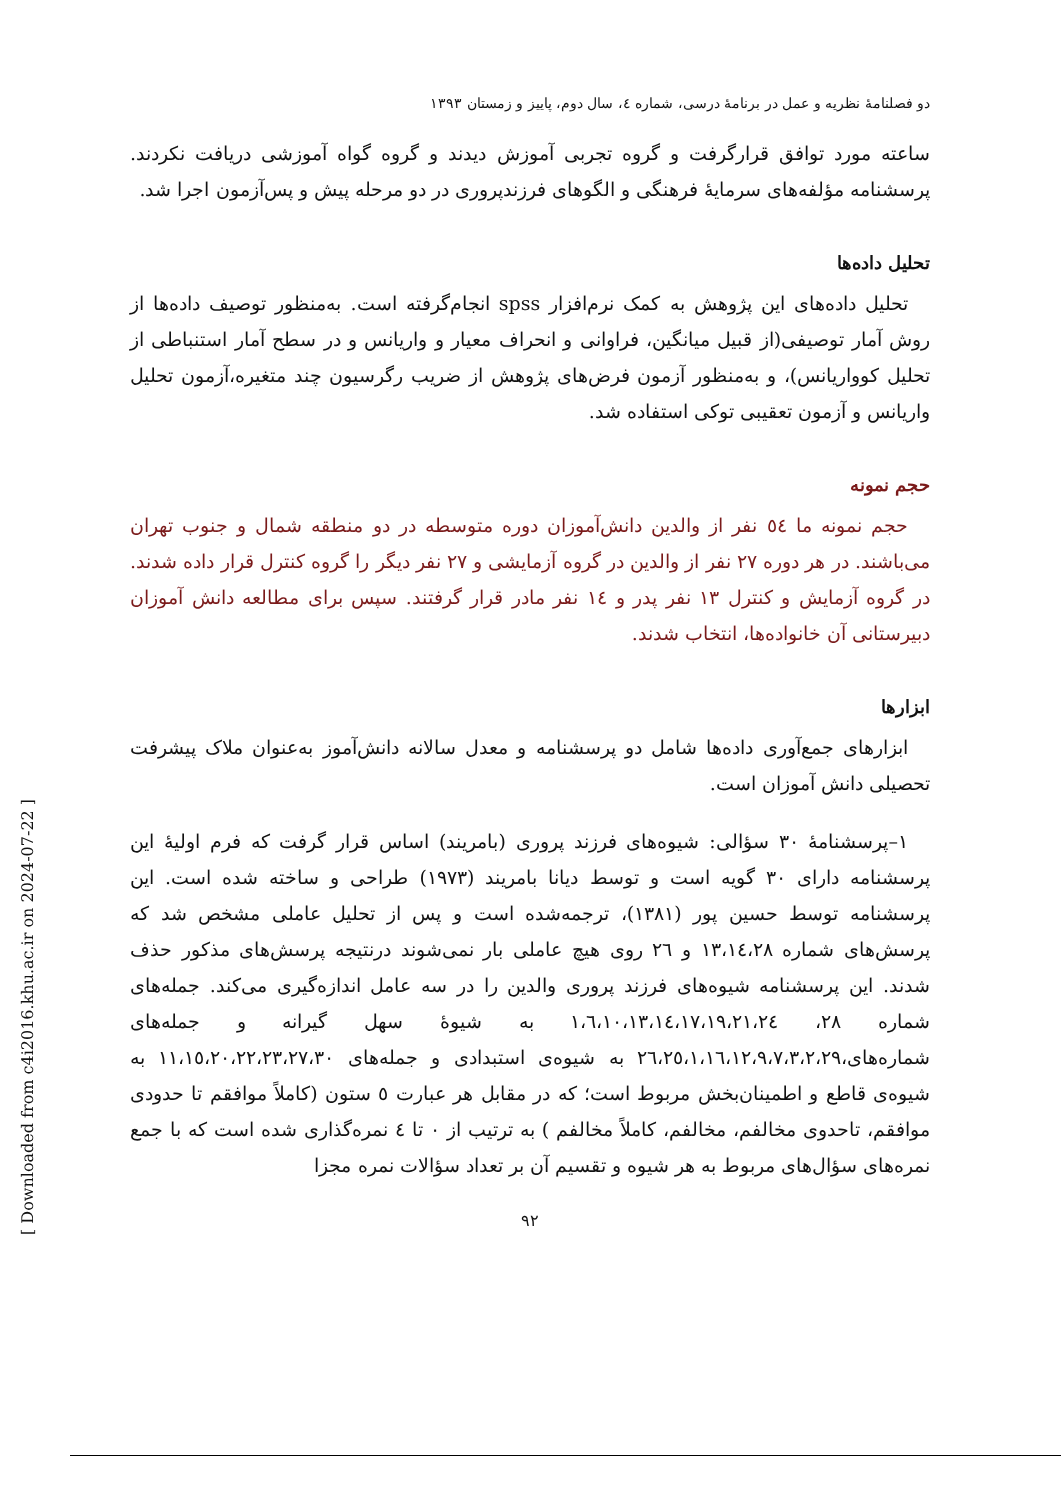دو فصلنامهٔ نظریه و عمل در برنامهٔ درسی، شماره ٤، سال دوم، پاییز و زمستان ١٣٩٣
ساعته مورد توافق قرارگرفت و گروه تجربی آموزش دیدند و گروه گواه آموزشی دریافت نکردند. پرسشنامه مؤلفه‌های سرمایهٔ فرهنگی و الگوهای فرزندپروری در دو مرحله پیش و پس‌آزمون اجرا شد.
تحلیل داده‌ها
تحلیل داده‌های این پژوهش به کمک نرم‌افزار spss انجام‌گرفته است. به‌منظور توصیف داده‌ها از روش آمار توصیفی(از قبیل میانگین، فراوانی و انحراف معیار و واریانس و در سطح آمار استنباطی از تحلیل کوواریانس)، و به‌منظور آزمون فرض‌های پژوهش از ضریب رگرسیون چند متغیره،آزمون تحلیل واریانس و آزمون تعقیبی توکی استفاده شد.
حجم نمونه
حجم نمونه ما ٥٤ نفر از والدین دانش‌آموزان دوره متوسطه در دو منطقه شمال و جنوب تهران می‌باشند. در هر دوره ٢٧ نفر از والدین در گروه آزمایشی و ٢٧ نفر دیگر را گروه کنترل قرار داده شدند. در گروه آزمایش و کنترل ١٣ نفر پدر و ١٤ نفر مادر قرار گرفتند. سپس برای مطالعه دانش آموزان دبیرستانی آن خانواده‌ها، انتخاب شدند.
ابزارها
ابزارهای جمع‌آوری داده‌ها شامل دو پرسشنامه و معدل سالانه دانش‌آموز به‌عنوان ملاک پیشرفت تحصیلی دانش آموزان است.
١–پرسشنامهٔ ٣٠ سؤالی: شیوه‌های فرزند پروری (بامریند) اساس قرار گرفت که فرم اولیهٔ این پرسشنامه دارای ٣٠ گویه است و توسط دیانا بامریند (١٩٧٣) طراحی و ساخته شده است. این پرسشنامه توسط حسین پور (١٣٨١)، ترجمه‌شده است و پس از تحلیل عاملی مشخص شد که پرسش‌های شماره ١٣،١٤،٢٨ و ٢٦ روی هیچ عاملی بار نمی‌شوند درنتیجه پرسش‌های مذکور حذف شدند. این پرسشنامه شیوه‌های فرزند پروری والدین را در سه عامل اندازه‌گیری می‌کند. جمله‌های شماره ٢٨، ١،٦،١٠،١٣،١٤،١٧،١٩،٢١،٢٤ به شیوهٔ سهل گیرانه و جمله‌های شماره‌های،٢٦،٢٥،١،١٦،١٢،٩،٧،٣،٢،٢٩ به شیوه‌ی استبدادی و جمله‌های ١١،١٥،٢٠،٢٢،٢٣،٢٧،٣٠ به شیوه‌ی قاطع و اطمینان‌بخش مربوط است؛ که در مقابل هر عبارت ٥ ستون (کاملاً موافقم تا حدودی موافقم، تاحدوی مخالفم، مخالفم، کاملاً مخالفم ) به ترتیب از ٠ تا ٤ نمره‌گذاری شده است که با جمع نمره‌های سؤال‌های مربوط به هر شیوه و تقسیم آن بر تعداد سؤالات نمره مجزا
٩٢
[ Downloaded from c4i2016.khu.ac.ir on 2024-07-22 ]